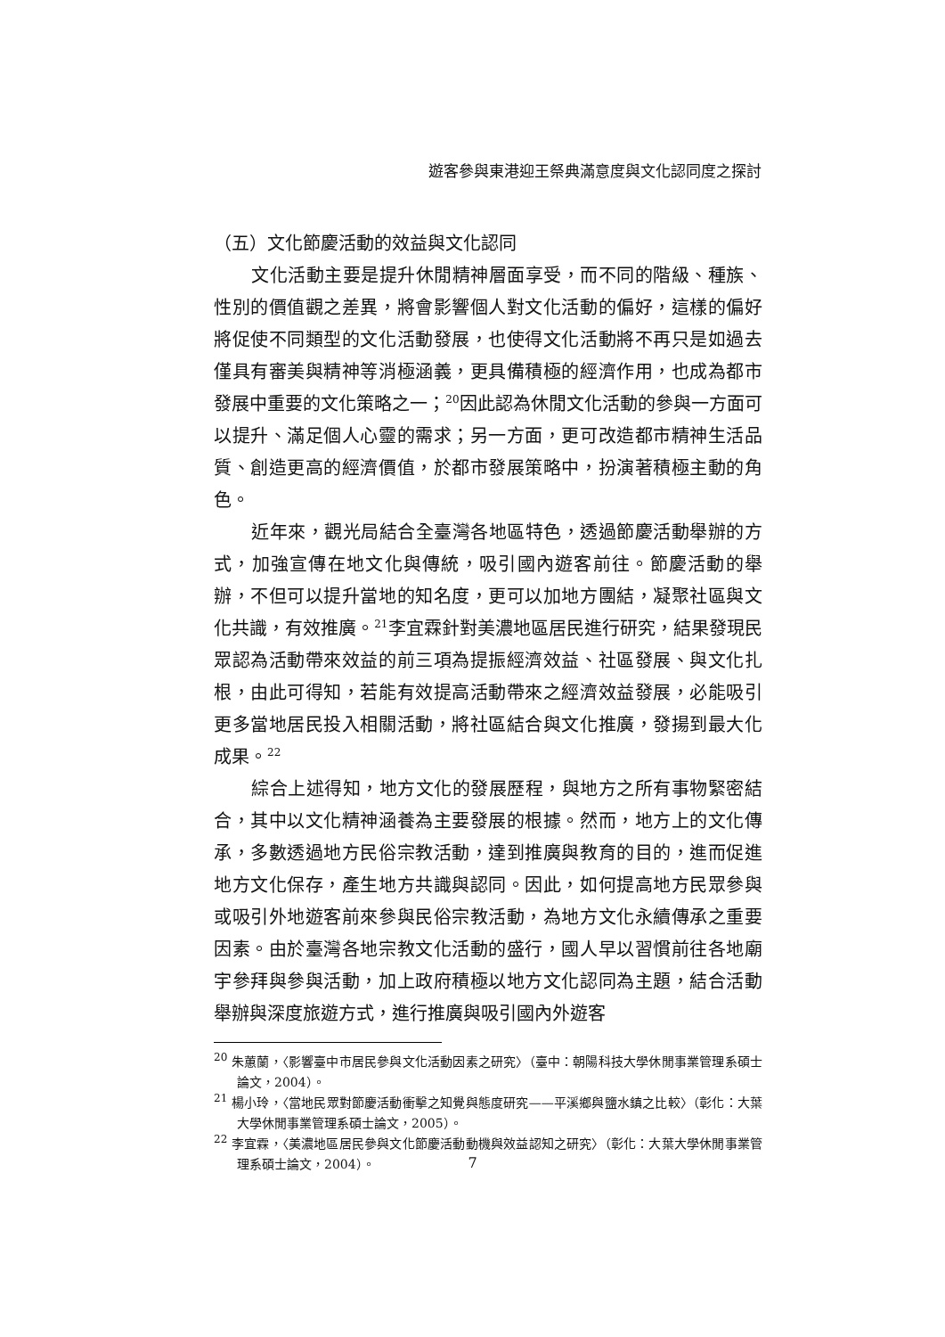遊客參與東港迎王祭典滿意度與文化認同度之探討
（五）文化節慶活動的效益與文化認同
文化活動主要是提升休閒精神層面享受，而不同的階級、種族、性別的價值觀之差異，將會影響個人對文化活動的偏好，這樣的偏好將促使不同類型的文化活動發展，也使得文化活動將不再只是如過去僅具有審美與精神等消極涵義，更具備積極的經濟作用，也成為都市發展中重要的文化策略之一；<sup>20</sup>因此認為休閒文化活動的參與一方面可以提升、滿足個人心靈的需求；另一方面，更可改造都市精神生活品質、創造更高的經濟價值，於都市發展策略中，扮演著積極主動的角色。
近年來，觀光局結合全臺灣各地區特色，透過節慶活動舉辦的方式，加強宣傳在地文化與傳統，吸引國內遊客前往。節慶活動的舉辦，不但可以提升當地的知名度，更可以加地方團結，凝聚社區與文化共識，有效推廣。<sup>21</sup>李宜霖針對美濃地區居民進行研究，結果發現民眾認為活動帶來效益的前三項為提振經濟效益、社區發展、與文化扎根，由此可得知，若能有效提高活動帶來之經濟效益發展，必能吸引更多當地居民投入相關活動，將社區結合與文化推廣，發揚到最大化成果。<sup>22</sup>
綜合上述得知，地方文化的發展歷程，與地方之所有事物緊密結合，其中以文化精神涵養為主要發展的根據。然而，地方上的文化傳承，多數透過地方民俗宗教活動，達到推廣與教育的目的，進而促進地方文化保存，產生地方共識與認同。因此，如何提高地方民眾參與或吸引外地遊客前來參與民俗宗教活動，為地方文化永續傳承之重要因素。由於臺灣各地宗教文化活動的盛行，國人早以習慣前往各地廟宇參拜與參與活動，加上政府積極以地方文化認同為主題，結合活動舉辦與深度旅遊方式，進行推廣與吸引國內外遊客
<sup>20</sup> 朱蕙蘭，〈影響臺中市居民參與文化活動因素之研究〉（臺中：朝陽科技大學休閒事業管理系碩士論文，2004）。
<sup>21</sup> 楊小玲，〈當地民眾對節慶活動衝擊之知覺與態度研究——平溪鄉與鹽水鎮之比較〉（彰化：大葉大學休閒事業管理系碩士論文，2005）。
<sup>22</sup> 李宜霖，〈美濃地區居民參與文化節慶活動動機與效益認知之研究〉（彰化：大葉大學休閒事業管理系碩士論文，2004）。
7